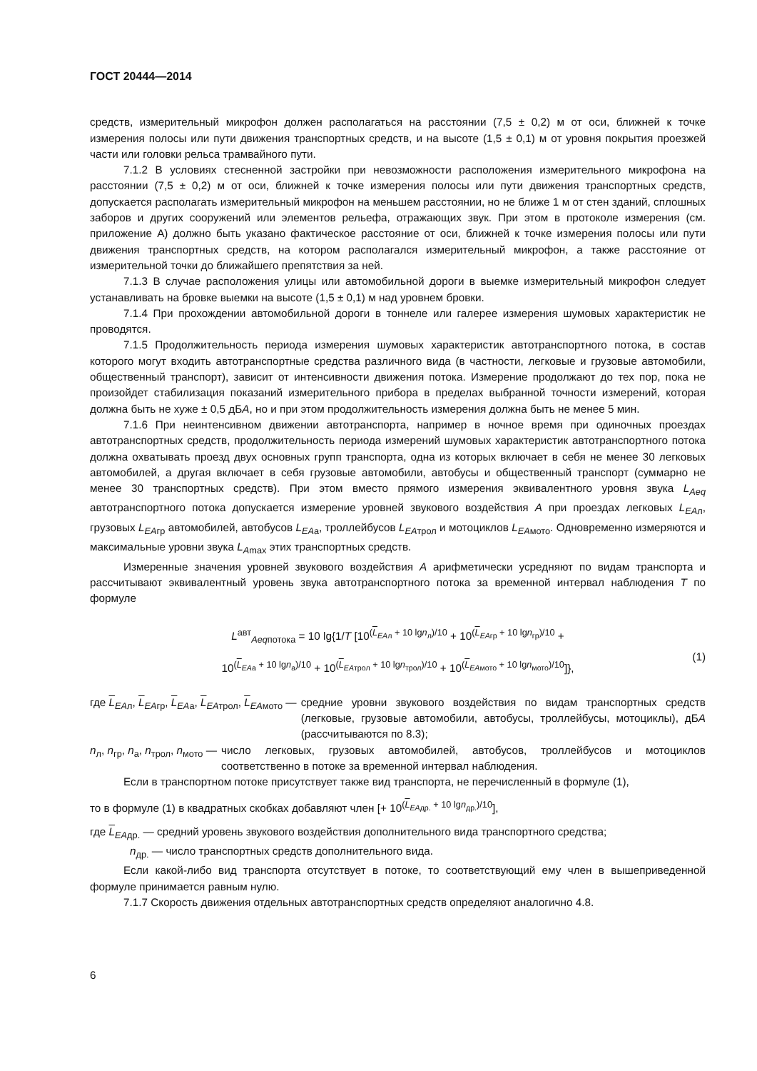ГОСТ 20444—2014
средств, измерительный микрофон должен располагаться на расстоянии (7,5 ± 0,2) м от оси, ближней к точке измерения полосы или пути движения транспортных средств, и на высоте (1,5 ± 0,1) м от уровня покрытия проезжей части или головки рельса трамвайного пути.
7.1.2 В условиях стесненной застройки при невозможности расположения измерительного микрофона на расстоянии (7,5 ± 0,2) м от оси, ближней к точке измерения полосы или пути движения транспортных средств, допускается располагать измерительный микрофон на меньшем расстоянии, но не ближе 1 м от стен зданий, сплошных заборов и других сооружений или элементов рельефа, отражающих звук. При этом в протоколе измерения (см. приложение А) должно быть указано фактическое расстояние от оси, ближней к точке измерения полосы или пути движения транспортных средств, на котором располагался измерительный микрофон, а также расстояние от измерительной точки до ближайшего препятствия за ней.
7.1.3 В случае расположения улицы или автомобильной дороги в выемке измерительный микрофон следует устанавливать на бровке выемки на высоте (1,5 ± 0,1) м над уровнем бровки.
7.1.4 При прохождении автомобильной дороги в тоннеле или галерее измерения шумовых характеристик не проводятся.
7.1.5 Продолжительность периода измерения шумовых характеристик автотранспортного потока, в состав которого могут входить автотранспортные средства различного вида (в частности, легковые и грузовые автомобили, общественный транспорт), зависит от интенсивности движения потока. Измерение продолжают до тех пор, пока не произойдет стабилизация показаний измерительного прибора в пределах выбранной точности измерений, которая должна быть не хуже ± 0,5 дБА, но и при этом продолжительность измерения должна быть не менее 5 мин.
7.1.6 При неинтенсивном движении автотранспорта, например в ночное время при одиночных проездах автотранспортных средств, продолжительность периода измерений шумовых характеристик автотранспортного потока должна охватывать проезд двух основных групп транспорта, одна из которых включает в себя не менее 30 легковых автомобилей, а другая включает в себя грузовые автомобили, автобусы и общественный транспорт (суммарно не менее 30 транспортных средств). При этом вместо прямого измерения эквивалентного уровня звука L<sub>Aeq</sub> автотранспортного потока допускается измерение уровней звукового воздействия А при проездах легковых L<sub>EAл</sub>, грузовых L<sub>EAгр</sub> автомобилей, автобусов L<sub>EAа</sub>, троллейбусов L<sub>EAтрол</sub> и мотоциклов L<sub>EAмото</sub>. Одновременно измеряются и максимальные уровни звука L<sub>Amax</sub> этих транспортных средств.
Измеренные значения уровней звукового воздействия А арифметически усредняют по видам транспорта и рассчитывают эквивалентный уровень звука автотранспортного потока за временной интервал наблюдения Т по формуле
L<sup>авт</sup><sub>Aeqпотока</sub> = 10 lg{1/T [10<sup>(L<sub>EAл</sub> + 10 lgn<sub>л</sub>)/10</sup> + 10<sup>(L<sub>EAгр</sub> + 10 lgn<sub>гр</sub>)/10</sup> +
10<sup>(L<sub>EAа</sub> + 10 lgn<sub>а</sub>)/10</sup> + 10<sup>(L<sub>EAтрол</sub> + 10 lgn<sub>трол</sub>)/10</sup> + 10<sup>(L<sub>EAмото</sub> + 10 lgn<sub>мото</sub>)/10</sup>]},
(1)
где L<sub>EAл</sub>, L<sub>EAгр</sub>, L<sub>EAа</sub>, L<sub>EAтрол</sub>, L<sub>EAмото</sub> — средние уровни звукового воздействия по видам транспортных средств (легковые, грузовые автомобили, автобусы, троллейбусы, мотоциклы), дБА (рассчитываются по 8.3);
n<sub>л</sub>, n<sub>гр</sub>, n<sub>а</sub>, n<sub>трол</sub>, n<sub>мото</sub> — число легковых, грузовых автомобилей, автобусов, троллейбусов и мотоциклов соответственно в потоке за временной интервал наблюдения.
Если в транспортном потоке присутствует также вид транспорта, не перечисленный в формуле (1),
то в формуле (1) в квадратных скобках добавляют член [+ 10<sup>(L<sub>EAдр.</sub> + 10 lgn<sub>др.</sub>)/10</sup>],
где L<sub>EAдр.</sub> — средний уровень звукового воздействия дополнительного вида транспортного средства;
n<sub>др.</sub> — число транспортных средств дополнительного вида.
Если какой-либо вид транспорта отсутствует в потоке, то соответствующий ему член в вышеприведенной формуле принимается равным нулю.
7.1.7 Скорость движения отдельных автотранспортных средств определяют аналогично 4.8.
6